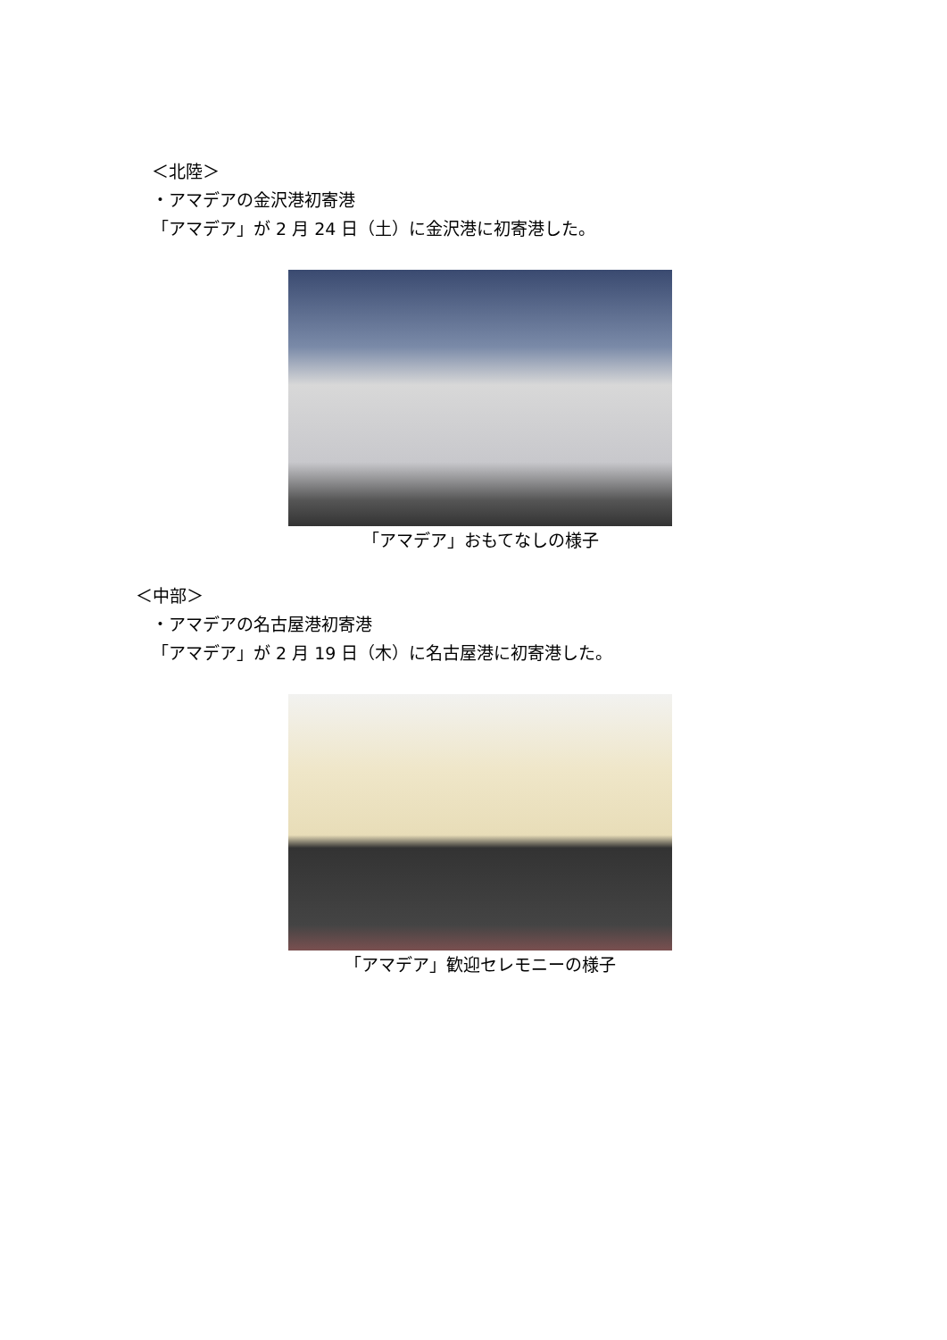＜北陸＞
・アマデアの金沢港初寄港
「アマデア」が 2 月 24 日（土）に金沢港に初寄港した。
「アマデア」おもてなしの様子
＜中部＞
・アマデアの名古屋港初寄港
「アマデア」が 2 月 19 日（木）に名古屋港に初寄港した。
「アマデア」歓迎セレモニーの様子